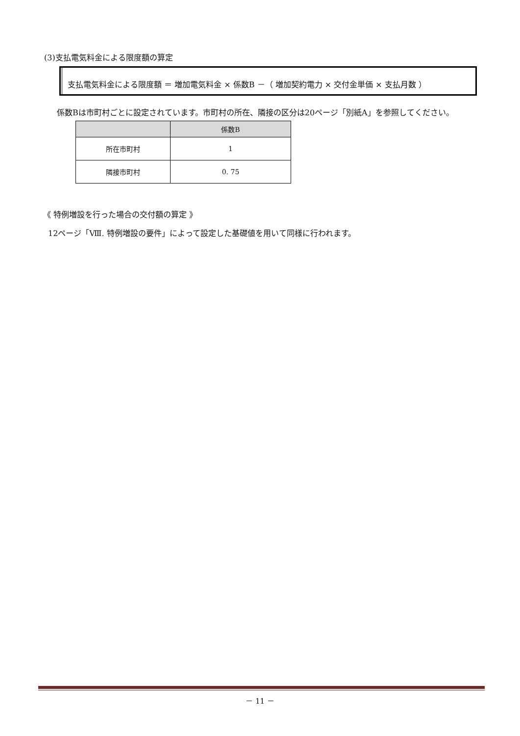(3)支払電気料金による限度額の算定
支払電気料金による限度額 ＝ 増加電気料金 × 係数B －（ 増加契約電力 × 交付金単価 × 支払月数 ）
係数Bは市町村ごとに設定されています。市町村の所在、隣接の区分は20ページ「別紙A」を参照してください。
| | 係数B |
| --- | --- |
| 所在市町村 | 1 |
| 隣接市町村 | 0. 75 |
《 特例増設を行った場合の交付額の算定 》
12ページ「Ⅷ. 特例増設の要件」によって設定した基礎値を用いて同様に行われます。
－ 11 －